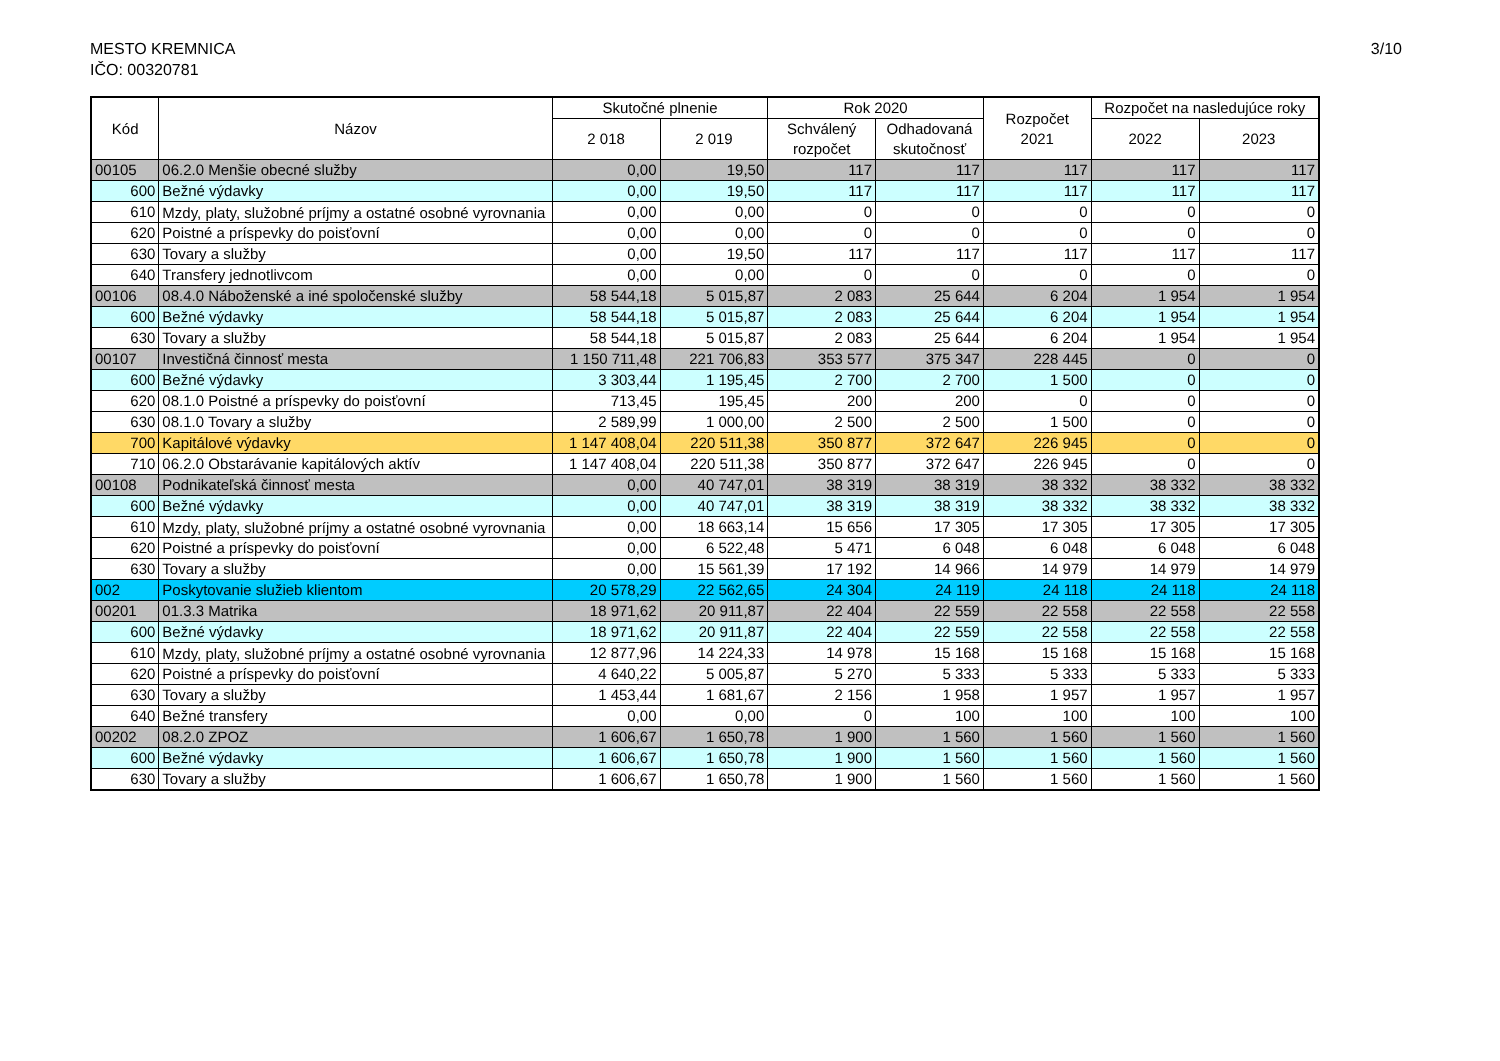MESTO KREMNICA
IČO: 00320781
3/10
| Kód | Názov | Skutočné plnenie | | Rok 2020 | | Rozpočet 2021 | Rozpočet na nasledujúce roky | |
| --- | --- | --- | --- | --- | --- | --- | --- | --- |
| | | 2 018 | 2 019 | Schválený rozpočet | Odhadovaná skutočnosť | | 2022 | 2023 |
| 00105 | 06.2.0 Menšie obecné služby | 0,00 | 19,50 | 117 | 117 | 117 | 117 | 117 |
| 600 | Bežné výdavky | 0,00 | 19,50 | 117 | 117 | 117 | 117 | 117 |
| 610 | Mzdy, platy, služobné príjmy a ostatné osobné vyrovnania | 0,00 | 0,00 | 0 | 0 | 0 | 0 | 0 |
| 620 | Poistné a príspevky do poisťovní | 0,00 | 0,00 | 0 | 0 | 0 | 0 | 0 |
| 630 | Tovary a služby | 0,00 | 19,50 | 117 | 117 | 117 | 117 | 117 |
| 640 | Transfery jednotlivcom | 0,00 | 0,00 | 0 | 0 | 0 | 0 | 0 |
| 00106 | 08.4.0 Náboženské a iné spoločenské služby | 58 544,18 | 5 015,87 | 2 083 | 25 644 | 6 204 | 1 954 | 1 954 |
| 600 | Bežné výdavky | 58 544,18 | 5 015,87 | 2 083 | 25 644 | 6 204 | 1 954 | 1 954 |
| 630 | Tovary a služby | 58 544,18 | 5 015,87 | 2 083 | 25 644 | 6 204 | 1 954 | 1 954 |
| 00107 | Investičná činnosť mesta | 1 150 711,48 | 221 706,83 | 353 577 | 375 347 | 228 445 | 0 | 0 |
| 600 | Bežné výdavky | 3 303,44 | 1 195,45 | 2 700 | 2 700 | 1 500 | 0 | 0 |
| 620 | 08.1.0 Poistné a príspevky do poisťovní | 713,45 | 195,45 | 200 | 200 | 0 | 0 | 0 |
| 630 | 08.1.0 Tovary a služby | 2 589,99 | 1 000,00 | 2 500 | 2 500 | 1 500 | 0 | 0 |
| 700 | Kapitálové výdavky | 1 147 408,04 | 220 511,38 | 350 877 | 372 647 | 226 945 | 0 | 0 |
| 710 | 06.2.0 Obstarávanie kapitálových aktív | 1 147 408,04 | 220 511,38 | 350 877 | 372 647 | 226 945 | 0 | 0 |
| 00108 | Podnikateľská činnosť mesta | 0,00 | 40 747,01 | 38 319 | 38 319 | 38 332 | 38 332 | 38 332 |
| 600 | Bežné výdavky | 0,00 | 40 747,01 | 38 319 | 38 319 | 38 332 | 38 332 | 38 332 |
| 610 | Mzdy, platy, služobné príjmy a ostatné osobné vyrovnania | 0,00 | 18 663,14 | 15 656 | 17 305 | 17 305 | 17 305 | 17 305 |
| 620 | Poistné a príspevky do poisťovní | 0,00 | 6 522,48 | 5 471 | 6 048 | 6 048 | 6 048 | 6 048 |
| 630 | Tovary a služby | 0,00 | 15 561,39 | 17 192 | 14 966 | 14 979 | 14 979 | 14 979 |
| 002 | Poskytovanie služieb klientom | 20 578,29 | 22 562,65 | 24 304 | 24 119 | 24 118 | 24 118 | 24 118 |
| 00201 | 01.3.3 Matrika | 18 971,62 | 20 911,87 | 22 404 | 22 559 | 22 558 | 22 558 | 22 558 |
| 600 | Bežné výdavky | 18 971,62 | 20 911,87 | 22 404 | 22 559 | 22 558 | 22 558 | 22 558 |
| 610 | Mzdy, platy, služobné príjmy a ostatné osobné vyrovnania | 12 877,96 | 14 224,33 | 14 978 | 15 168 | 15 168 | 15 168 | 15 168 |
| 620 | Poistné a príspevky do poisťovní | 4 640,22 | 5 005,87 | 5 270 | 5 333 | 5 333 | 5 333 | 5 333 |
| 630 | Tovary a služby | 1 453,44 | 1 681,67 | 2 156 | 1 958 | 1 957 | 1 957 | 1 957 |
| 640 | Bežné transfery | 0,00 | 0,00 | 0 | 100 | 100 | 100 | 100 |
| 00202 | 08.2.0 ZPOZ | 1 606,67 | 1 650,78 | 1 900 | 1 560 | 1 560 | 1 560 | 1 560 |
| 600 | Bežné výdavky | 1 606,67 | 1 650,78 | 1 900 | 1 560 | 1 560 | 1 560 | 1 560 |
| 630 | Tovary a služby | 1 606,67 | 1 650,78 | 1 900 | 1 560 | 1 560 | 1 560 | 1 560 |